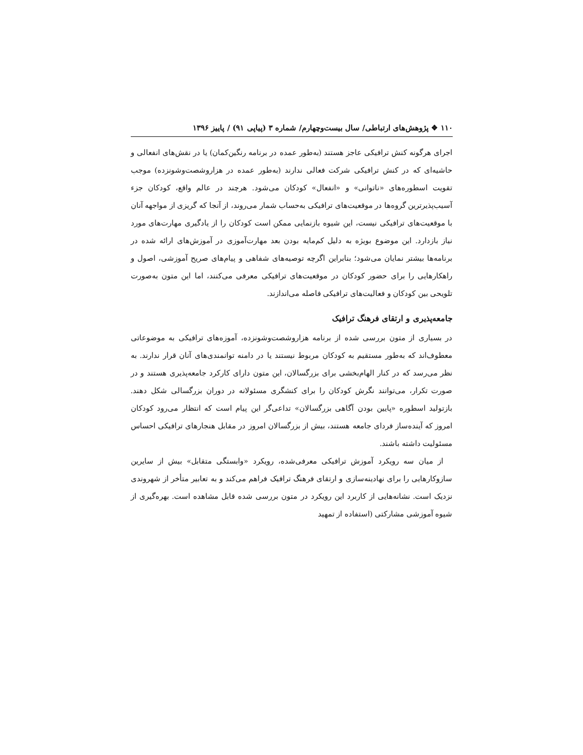۱۱۰ ❖ پژوهش‌های ارتباطی/ سال بیست‌وچهارم/ شماره ۳ (پیاپی ۹۱) / پاییز ۱۳۹۶
اجرای هرگونه کنش ترافیکی عاجز هستند (به‌طور عمده در برنامه رنگین‌کمان) یا در نقش‌های انفعالی و حاشیه‌ای که در کنش ترافیکی شرکت فعالی ندارند (به‌طور عمده در هزاروشصت‌وشونزده) موجب تقویت اسطوره‌های «ناتوانی» و «انفعال» کودکان می‌شود. هرچند در عالم واقع، کودکان جزء آسیب‌پذیرترین گروه‌ها در موقعیت‌های ترافیکی به‌حساب شمار می‌روند، از آنجا که گریزی از مواجهه آنان با موقعیت‌های ترافیکی نیست، این شیوه بازنمایی ممکن است کودکان را از یادگیری مهارت‌های مورد نیاز بازدارد. این موضوع بویژه به دلیل کم‌مایه بودن بعد مهارت‌آموزی در آموزش‌های ارائه شده در برنامه‌ها بیشتر نمایان می‌شود؛ بنابراین اگرچه توصیه‌های شفاهی و پیام‌های صریح آموزشی، اصول و راهکارهایی را برای حضور کودکان در موقعیت‌های ترافیکی معرفی می‌کنند، اما این متون به‌صورت تلویحی بین کودکان و فعالیت‌های ترافیکی فاصله می‌اندازند.
جامعه‌پذیری و ارتقای فرهنگ ترافیک
در بسیاری از متون بررسی شده از برنامه هزاروشصت‌وشونزده، آموزه‌های ترافیکی به موضوعاتی معطوف‌اند که به‌طور مستقیم به کودکان مربوط نیستند یا در دامنه توانمندی‌های آنان قرار ندارند. به نظر می‌رسد که در کنار الهام‌بخشی برای بزرگسالان، این متون دارای کارکرد جامعه‌پذیری هستند و در صورت تکرار، می‌توانند نگرش کودکان را برای کنشگری مسئولانه در دوران بزرگسالی شکل دهند. بازتولید اسطوره «پایین بودن آگاهی بزرگسالان» تداعی‌گر این پیام است که انتظار می‌رود کودکان امروز که آینده‌ساز فردای جامعه هستند، بیش از بزرگسالان امروز در مقابل هنجارهای ترافیکی احساس مسئولیت داشته باشند.
از میان سه رویکرد آموزش ترافیکی معرفی‌شده، رویکرد «وابستگی متقابل» بیش از سایرین سازوکارهایی را برای نهادینه‌سازی و ارتقای فرهنگ ترافیک فراهم می‌کند و به تعابیر متأخر از شهروندی نزدیک است. نشانه‌هایی از کاربرد این رویکرد در متون بررسی شده قابل مشاهده است. بهره‌گیری از شیوه آموزشی مشارکتی (استفاده از تمهید